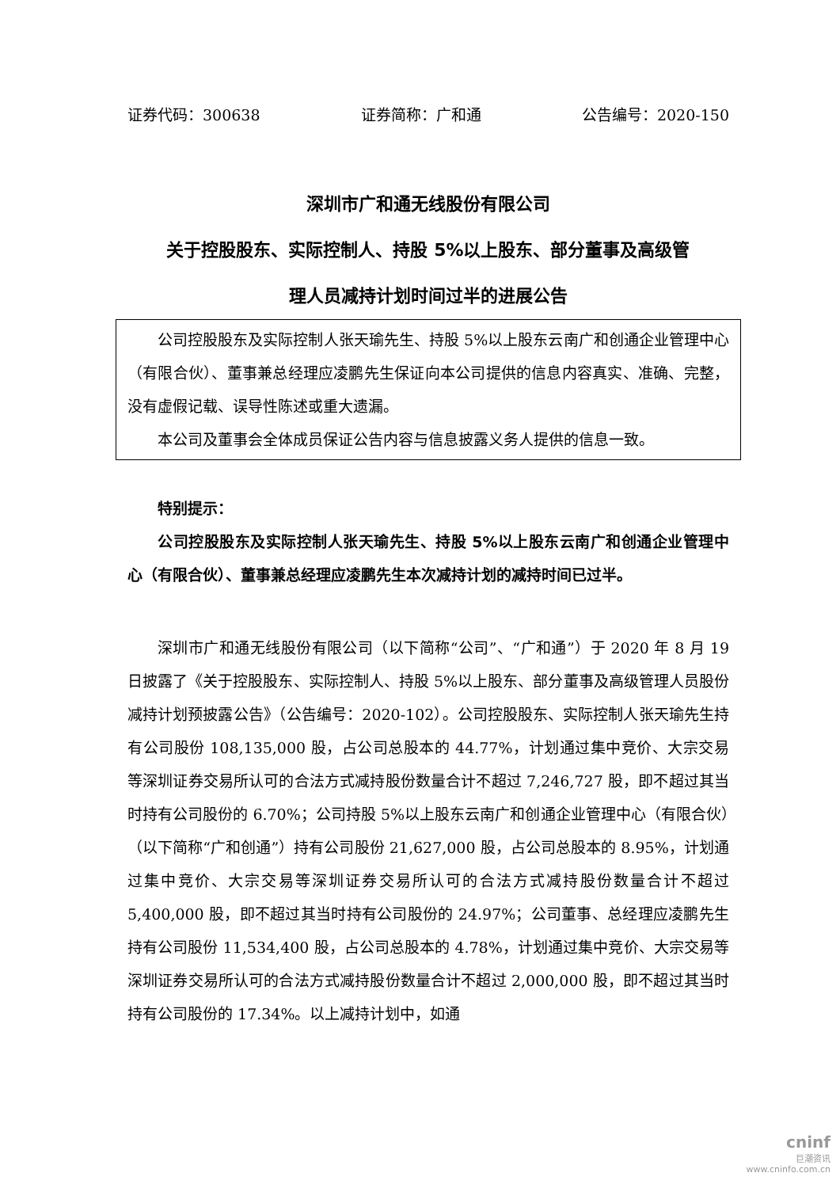证券代码：300638 证券简称：广和通 公告编号：2020-150
深圳市广和通无线股份有限公司
关于控股股东、实际控制人、持股 5%以上股东、部分董事及高级管
理人员减持计划时间过半的进展公告
公司控股股东及实际控制人张天瑜先生、持股 5%以上股东云南广和创通企业管理中心（有限合伙）、董事兼总经理应凌鹏先生保证向本公司提供的信息内容真实、准确、完整，没有虚假记载、误导性陈述或重大遗漏。
本公司及董事会全体成员保证公告内容与信息披露义务人提供的信息一致。
特别提示：
公司控股股东及实际控制人张天瑜先生、持股 5%以上股东云南广和创通企业管理中心（有限合伙）、董事兼总经理应凌鹏先生本次减持计划的减持时间已过半。
深圳市广和通无线股份有限公司（以下简称“公司”、“广和通”）于 2020 年 8 月 19 日披露了《关于控股股东、实际控制人、持股 5%以上股东、部分董事及高级管理人员股份减持计划预披露公告》（公告编号：2020-102）。公司控股股东、实际控制人张天瑜先生持有公司股份 108,135,000 股，占公司总股本的 44.77%，计划通过集中竞价、大宗交易等深圳证券交易所认可的合法方式减持股份数量合计不超过 7,246,727 股，即不超过其当时持有公司股份的 6.70%；公司持股 5%以上股东云南广和创通企业管理中心（有限合伙）（以下简称“广和创通”）持有公司股份 21,627,000 股，占公司总股本的 8.95%，计划通过集中竞价、大宗交易等深圳证券交易所认可的合法方式减持股份数量合计不超过 5,400,000 股，即不超过其当时持有公司股份的 24.97%；公司董事、总经理应凌鹏先生持有公司股份 11,534,400 股，占公司总股本的 4.78%，计划通过集中竞价、大宗交易等深圳证券交易所认可的合法方式减持股份数量合计不超过 2,000,000 股，即不超过其当时持有公司股份的 17.34%。以上减持计划中，如通
cninf
巨潮资讯
www.cninfo.com.cn